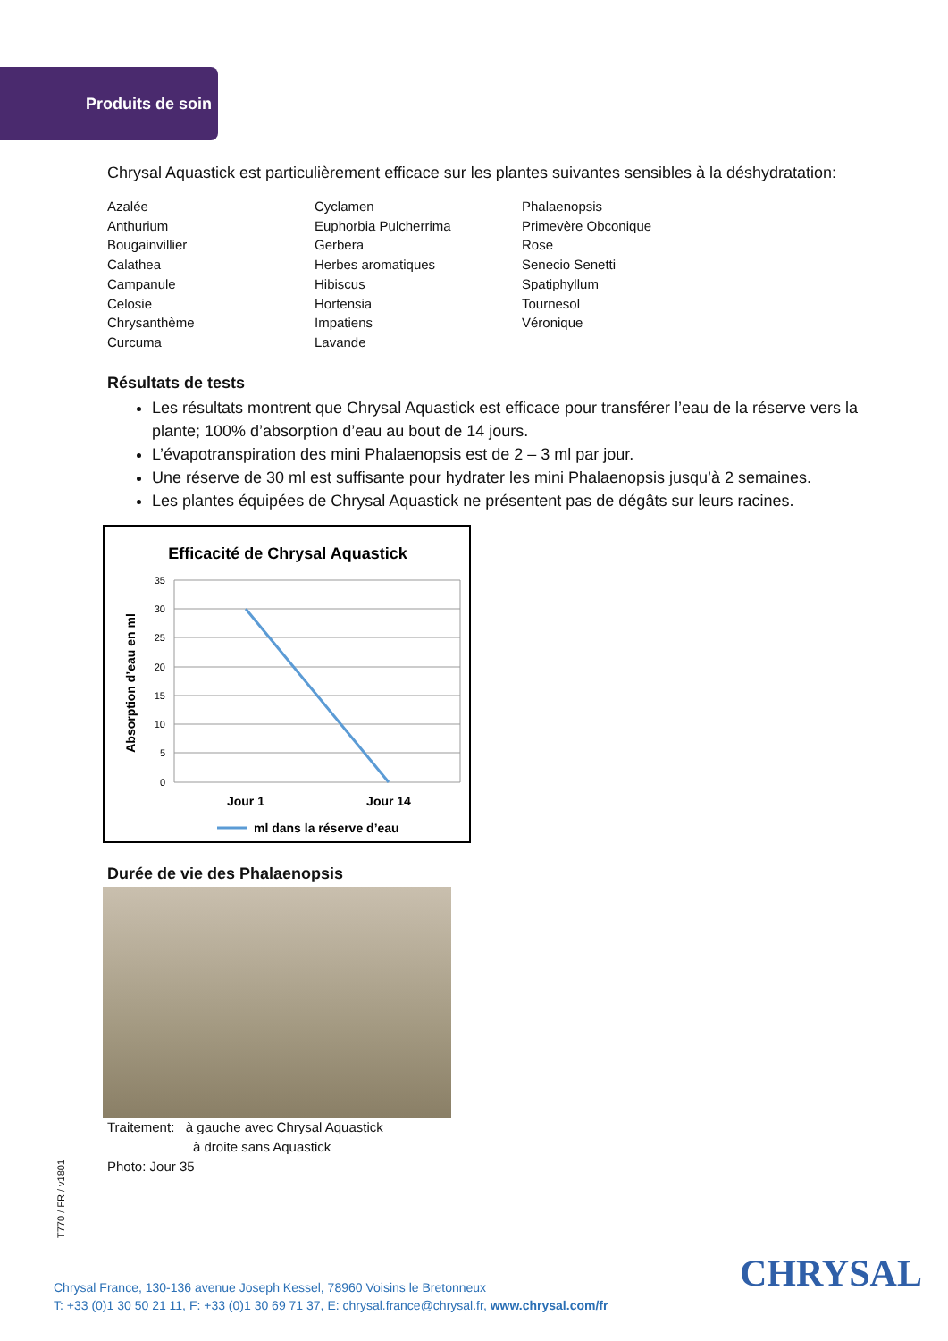Produits de soin
Chrysal Aquastick est particulièrement efficace sur les plantes suivantes sensibles à la déshydratation:
Azalée
Anthurium
Bougainvillier
Calathea
Campanule
Celosie
Chrysanthème
Curcuma
Cyclamen
Euphorbia Pulcherrima
Gerbera
Herbes aromatiques
Hibiscus
Hortensia
Impatiens
Lavande
Phalaenopsis
Primevère Obconique
Rose
Senecio Senetti
Spatiphyllum
Tournesol
Véronique
Résultats de tests
Les résultats montrent que Chrysal Aquastick est efficace pour transférer l’eau de la réserve vers la plante; 100% d’absorption d’eau au bout de 14 jours.
L’évapotranspiration des mini Phalaenopsis est de 2 – 3 ml par jour.
Une réserve de 30 ml est suffisante pour hydrater les mini Phalaenopsis jusqu’à 2 semaines.
Les plantes équipées de Chrysal Aquastick ne présentent pas de dégâts sur leurs racines.
Efficacité de Chrysal Aquastick
Absorption d’eau en ml
35
30
25
20
15
10
5
0
Jour 1
Jour 14
ml dans la réserve d’eau
Durée de vie des Phalaenopsis
Traitement: à gauche avec Chrysal Aquastick
à droite sans Aquastick
Photo: Jour 35
T770 / FR / v1801
Chrysal France, 130-136 avenue Joseph Kessel, 78960 Voisins le Bretonneux
T: +33 (0)1 30 50 21 11, F: +33 (0)1 30 69 71 37, E: chrysal.france@chrysal.fr, www.chrysal.com/fr
CHRYSAL